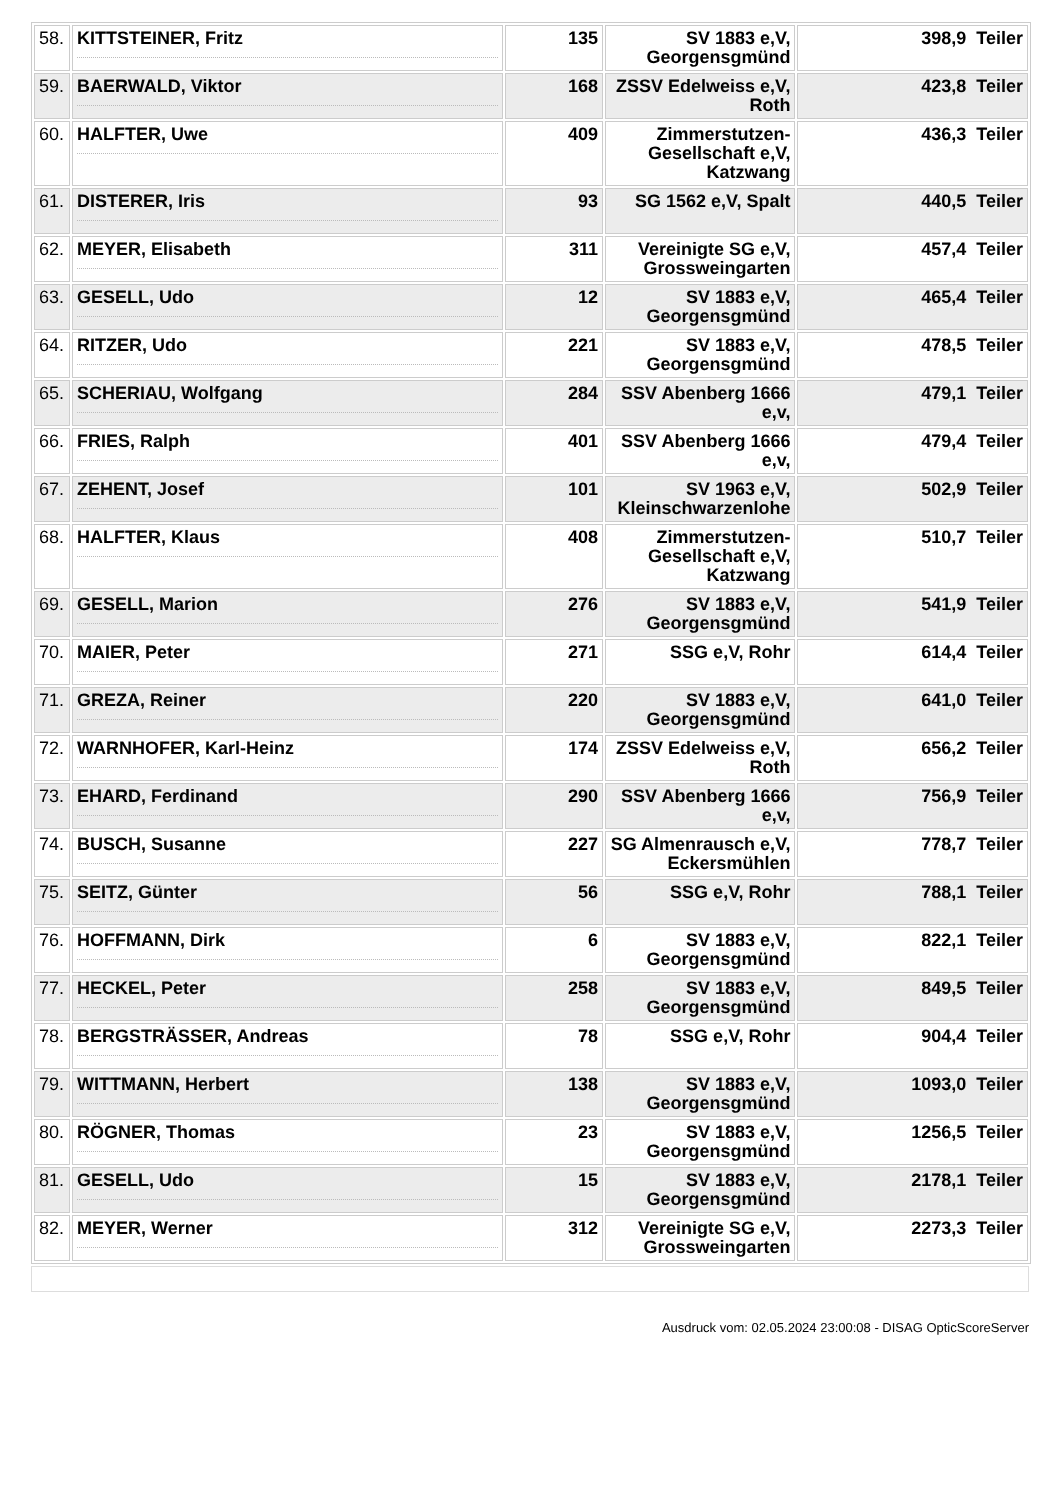| 58. | KITTSTEINER, Fritz | 135 | SV 1883 e,V, Georgensgmünd | 398,9 Teiler |
| 59. | BAERWALD, Viktor | 168 | ZSSV Edelweiss e,V, Roth | 423,8 Teiler |
| 60. | HALFTER, Uwe | 409 | Zimmerstutzen-Gesellschaft e,V, Katzwang | 436,3 Teiler |
| 61. | DISTERER, Iris | 93 | SG 1562 e,V, Spalt | 440,5 Teiler |
| 62. | MEYER, Elisabeth | 311 | Vereinigte SG e,V, Grossweingarten | 457,4 Teiler |
| 63. | GESELL, Udo | 12 | SV 1883 e,V, Georgensgmünd | 465,4 Teiler |
| 64. | RITZER, Udo | 221 | SV 1883 e,V, Georgensgmünd | 478,5 Teiler |
| 65. | SCHERIAU, Wolfgang | 284 | SSV Abenberg 1666 e,v, | 479,1 Teiler |
| 66. | FRIES, Ralph | 401 | SSV Abenberg 1666 e,v, | 479,4 Teiler |
| 67. | ZEHENT, Josef | 101 | SV 1963 e,V, Kleinschwarzenlohe | 502,9 Teiler |
| 68. | HALFTER, Klaus | 408 | Zimmerstutzen-Gesellschaft e,V, Katzwang | 510,7 Teiler |
| 69. | GESELL, Marion | 276 | SV 1883 e,V, Georgensgmünd | 541,9 Teiler |
| 70. | MAIER, Peter | 271 | SSG e,V, Rohr | 614,4 Teiler |
| 71. | GREZA, Reiner | 220 | SV 1883 e,V, Georgensgmünd | 641,0 Teiler |
| 72. | WARNHOFER, Karl-Heinz | 174 | ZSSV Edelweiss e,V, Roth | 656,2 Teiler |
| 73. | EHARD, Ferdinand | 290 | SSV Abenberg 1666 e,v, | 756,9 Teiler |
| 74. | BUSCH, Susanne | 227 | SG Almenrausch e,V, Eckersmühlen | 778,7 Teiler |
| 75. | SEITZ, Günter | 56 | SSG e,V, Rohr | 788,1 Teiler |
| 76. | HOFFMANN, Dirk | 6 | SV 1883 e,V, Georgensgmünd | 822,1 Teiler |
| 77. | HECKEL, Peter | 258 | SV 1883 e,V, Georgensgmünd | 849,5 Teiler |
| 78. | BERGSTRÄSSER, Andreas | 78 | SSG e,V, Rohr | 904,4 Teiler |
| 79. | WITTMANN, Herbert | 138 | SV 1883 e,V, Georgensgmünd | 1093,0 Teiler |
| 80. | RÖGNER, Thomas | 23 | SV 1883 e,V, Georgensgmünd | 1256,5 Teiler |
| 81. | GESELL, Udo | 15 | SV 1883 e,V, Georgensgmünd | 2178,1 Teiler |
| 82. | MEYER, Werner | 312 | Vereinigte SG e,V, Grossweingarten | 2273,3 Teiler |
Ausdruck vom: 02.05.2024 23:00:08 - DISAG OpticScoreServer